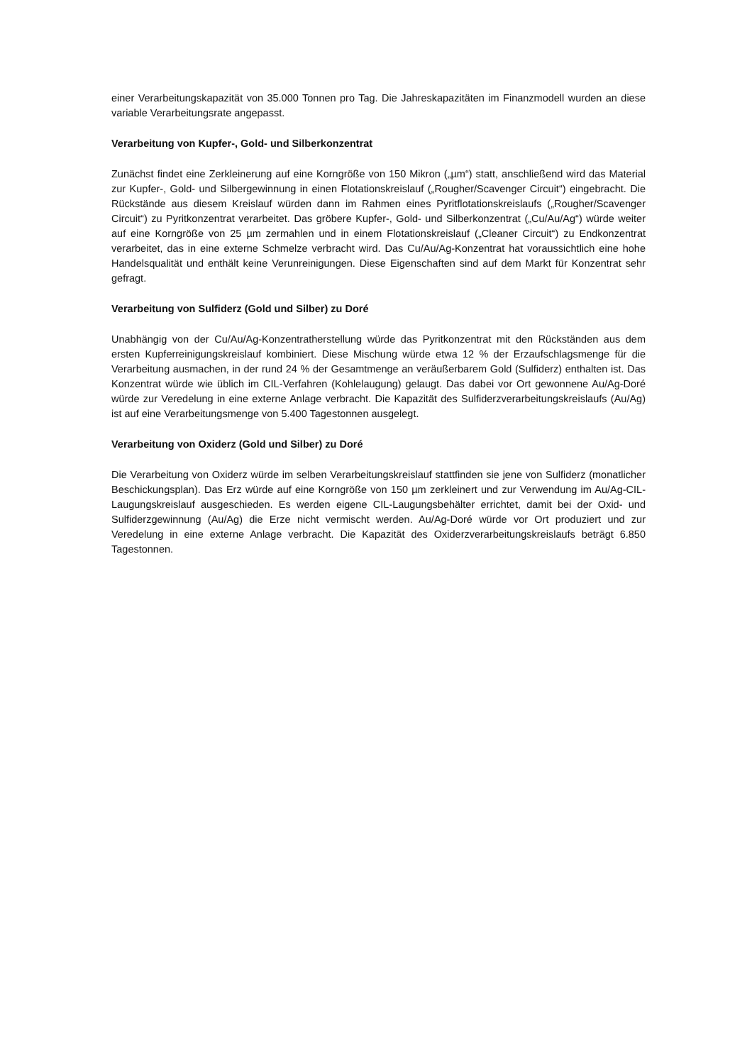einer Verarbeitungskapazität von 35.000 Tonnen pro Tag. Die Jahreskapazitäten im Finanzmodell wurden an diese variable Verarbeitungsrate angepasst.
Verarbeitung von Kupfer-, Gold- und Silberkonzentrat
Zunächst findet eine Zerkleinerung auf eine Korngröße von 150 Mikron („µm“) statt, anschließend wird das Material zur Kupfer-, Gold- und Silbergewinnung in einen Flotationskreislauf („Rougher/Scavenger Circuit“) eingebracht. Die Rückstände aus diesem Kreislauf würden dann im Rahmen eines Pyritflotationskreislaufs („Rougher/Scavenger Circuit“) zu Pyritkonzentrat verarbeitet. Das gröbere Kupfer-, Gold- und Silberkonzentrat („Cu/Au/Ag“) würde weiter auf eine Korngröße von 25 µm zermahlen und in einem Flotationskreislauf („Cleaner Circuit“) zu Endkonzentrat verarbeitet, das in eine externe Schmelze verbracht wird. Das Cu/Au/Ag-Konzentrat hat voraussichtlich eine hohe Handelsqualität und enthält keine Verunreinigungen. Diese Eigenschaften sind auf dem Markt für Konzentrat sehr gefragt.
Verarbeitung von Sulfiderz (Gold und Silber) zu Doré
Unabhängig von der Cu/Au/Ag-Konzentratherstellung würde das Pyritkonzentrat mit den Rückständen aus dem ersten Kupferreinigungskreislauf kombiniert. Diese Mischung würde etwa 12 % der Erzaufschlagsmenge für die Verarbeitung ausmachen, in der rund 24 % der Gesamtmenge an veräußerbarem Gold (Sulfiderz) enthalten ist. Das Konzentrat würde wie üblich im CIL-Verfahren (Kohlelaugung) gelaugt. Das dabei vor Ort gewonnene Au/Ag-Doré würde zur Veredelung in eine externe Anlage verbracht. Die Kapazität des Sulfiderzverarbeitungskreislaufs (Au/Ag) ist auf eine Verarbeitungsmenge von 5.400 Tagestonnen ausgelegt.
Verarbeitung von Oxiderz (Gold und Silber) zu Doré
Die Verarbeitung von Oxiderz würde im selben Verarbeitungskreislauf stattfinden sie jene von Sulfiderz (monatlicher Beschickungsplan). Das Erz würde auf eine Korngröße von 150 µm zerkleinert und zur Verwendung im Au/Ag-CIL-Laugungskreislauf ausgeschieden. Es werden eigene CIL-Laugungsbehälter errichtet, damit bei der Oxid- und Sulfiderzgewinnung (Au/Ag) die Erze nicht vermischt werden. Au/Ag-Doré würde vor Ort produziert und zur Veredelung in eine externe Anlage verbracht. Die Kapazität des Oxiderzverarbeitungskreislaufs beträgt 6.850 Tagestonnen.